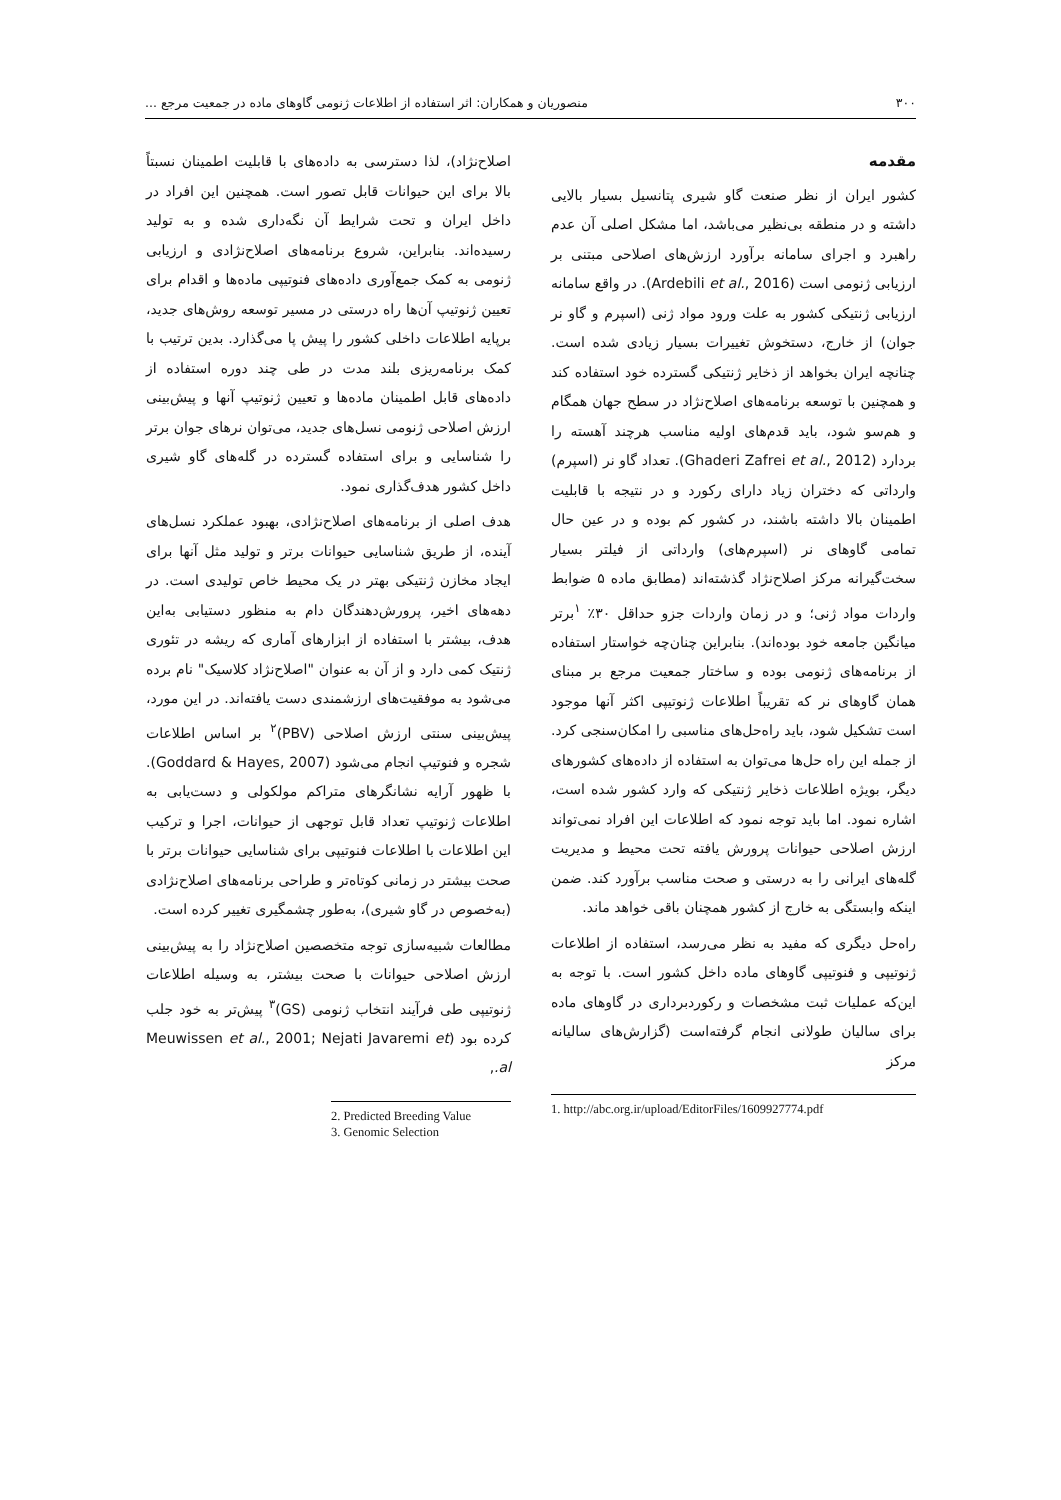۳۰۰ منصوریان و همکاران: اثر استفاده از اطلاعات ژنومی گاوهای ماده در جمعیت مرجع ...
مقدمه
کشور ایران از نظر صنعت گاو شیری پتانسیل بسیار بالایی داشته و در منطقه بی‌نظیر می‌باشد، اما مشکل اصلی آن عدم راهبرد و اجرای سامانه برآورد ارزش‌های اصلاحی مبتنی بر ارزیابی ژنومی است (Ardebili et al., 2016). در واقع سامانه ارزیابی ژنتیکی کشور به علت ورود مواد ژنی (اسپرم و گاو نر جوان) از خارج، دستخوش تغییرات بسیار زیادی شده است. چنانچه ایران بخواهد از ذخایر ژنتیکی گسترده خود استفاده کند و همچنین با توسعه برنامه‌های اصلاح‌نژاد در سطح جهان همگام و هم‌سو شود، باید قدم‌های اولیه مناسب هرچند آهسته را بردارد (Ghaderi Zafrei et al., 2012). تعداد گاو نر (اسپرم) وارداتی که دختران زیاد دارای رکورد و در نتیجه با قابلیت اطمینان بالا داشته باشند، در کشور کم بوده و در عین حال تمامی گاوهای نر (اسپرم‌های) وارداتی از فیلتر بسیار سخت‌گیرانه مرکز اصلاح‌نژاد گذشته‌اند (مطابق ماده ۵ ضوابط واردات مواد ژنی؛ و در زمان واردات جزو حداقل ۳۰٪ <sup>۱</sup>برتر میانگین جامعه خود بوده‌اند). بنابراین چنان‌چه خواستار استفاده از برنامه‌های ژنومی بوده و ساختار جمعیت مرجع بر مبنای همان گاوهای نر که تقریباً اطلاعات ژنوتیپی اکثر آنها موجود است تشکیل شود، باید راه‌حل‌های مناسبی را امکان‌سنجی کرد. از جمله این راه حل‌ها می‌توان به استفاده از داده‌های کشورهای دیگر، بویژه اطلاعات ذخایر ژنتیکی که وارد کشور شده است، اشاره نمود. اما باید توجه نمود که اطلاعات این افراد نمی‌تواند ارزش اصلاحی حیوانات پرورش یافته تحت محیط و مدیریت گله‌های ایرانی را به درستی و صحت مناسب برآورد کند. ضمن اینکه وابستگی به خارج از کشور همچنان باقی خواهد ماند.
راه‌حل دیگری که مفید به نظر می‌رسد، استفاده از اطلاعات ژنوتیپی و فنوتیپی گاوهای ماده داخل کشور است. با توجه به این‌که عملیات ثبت مشخصات و رکوردبرداری در گاوهای ماده برای سالیان طولانی انجام گرفته‌است (گزارش‌های سالیانه مرکز
1. http://abc.org.ir/upload/EditorFiles/1609927774.pdf
اصلاح‌نژاد)، لذا دسترسی به داده‌های با قابلیت اطمینان نسبتاً بالا برای این حیوانات قابل تصور است. همچنین این افراد در داخل ایران و تحت شرایط آن نگه‌داری شده و به تولید رسیده‌اند. بنابراین، شروع برنامه‌های اصلاح‌نژادی و ارزیابی ژنومی به کمک جمع‌آوری داده‌های فنوتیپی ماده‌ها و اقدام برای تعیین ژنوتیپ آن‌ها راه درستی در مسیر توسعه روش‌های جدید، برپایه اطلاعات داخلی کشور را پیش پا می‌گذارد. بدین ترتیب با کمک برنامه‌ریزی بلند مدت در طی چند دوره استفاده از داده‌های قابل اطمینان ماده‌ها و تعیین ژنوتیپ آنها و پیش‌بینی ارزش اصلاحی ژنومی نسل‌های جدید، می‌توان نرهای جوان برتر را شناسایی و برای استفاده گسترده در گله‌های گاو شیری داخل کشور هدف‌گذاری نمود.
هدف اصلی از برنامه‌های اصلاح‌نژادی، بهبود عملکرد نسل‌های آینده، از طریق شناسایی حیوانات برتر و تولید مثل آنها برای ایجاد مخازن ژنتیکی بهتر در یک محیط خاص تولیدی است. در دهه‌های اخیر، پرورش‌دهندگان دام به منظور دستیابی به‌این هدف، بیشتر با استفاده از ابزارهای آماری که ریشه در تئوری ژنتیک کمی دارد و از آن به عنوان "اصلاح‌نژاد کلاسیک" نام برده می‌شود به موفقیت‌های ارزشمندی دست یافته‌اند. در این مورد، پیش‌بینی سنتی ارزش اصلاحی (PBV)<sup>۲</sup> بر اساس اطلاعات شجره و فنوتیپ انجام می‌شود (Goddard & Hayes, 2007). با ظهور آرایه نشانگرهای متراکم مولکولی و دست‌یابی به اطلاعات ژنوتیپ تعداد قابل توجهی از حیوانات، اجرا و ترکیب این اطلاعات با اطلاعات فنوتیپی برای شناسایی حیوانات برتر با صحت بیشتر در زمانی کوتاه‌تر و طراحی برنامه‌های اصلاح‌نژادی (به‌خصوص در گاو شیری)، به‌طور چشمگیری تغییر کرده است.
مطالعات شبیه‌سازی توجه متخصصین اصلاح‌نژاد را به پیش‌بینی ارزش اصلاحی حیوانات با صحت بیشتر، به وسیله اطلاعات ژنوتیپی طی فرآیند انتخاب ژنومی (GS)<sup>۳</sup> پیش‌تر به خود جلب کرده بود (Meuwissen et al., 2001; Nejati Javaremi et al.,
2. Predicted Breeding Value
3. Genomic Selection